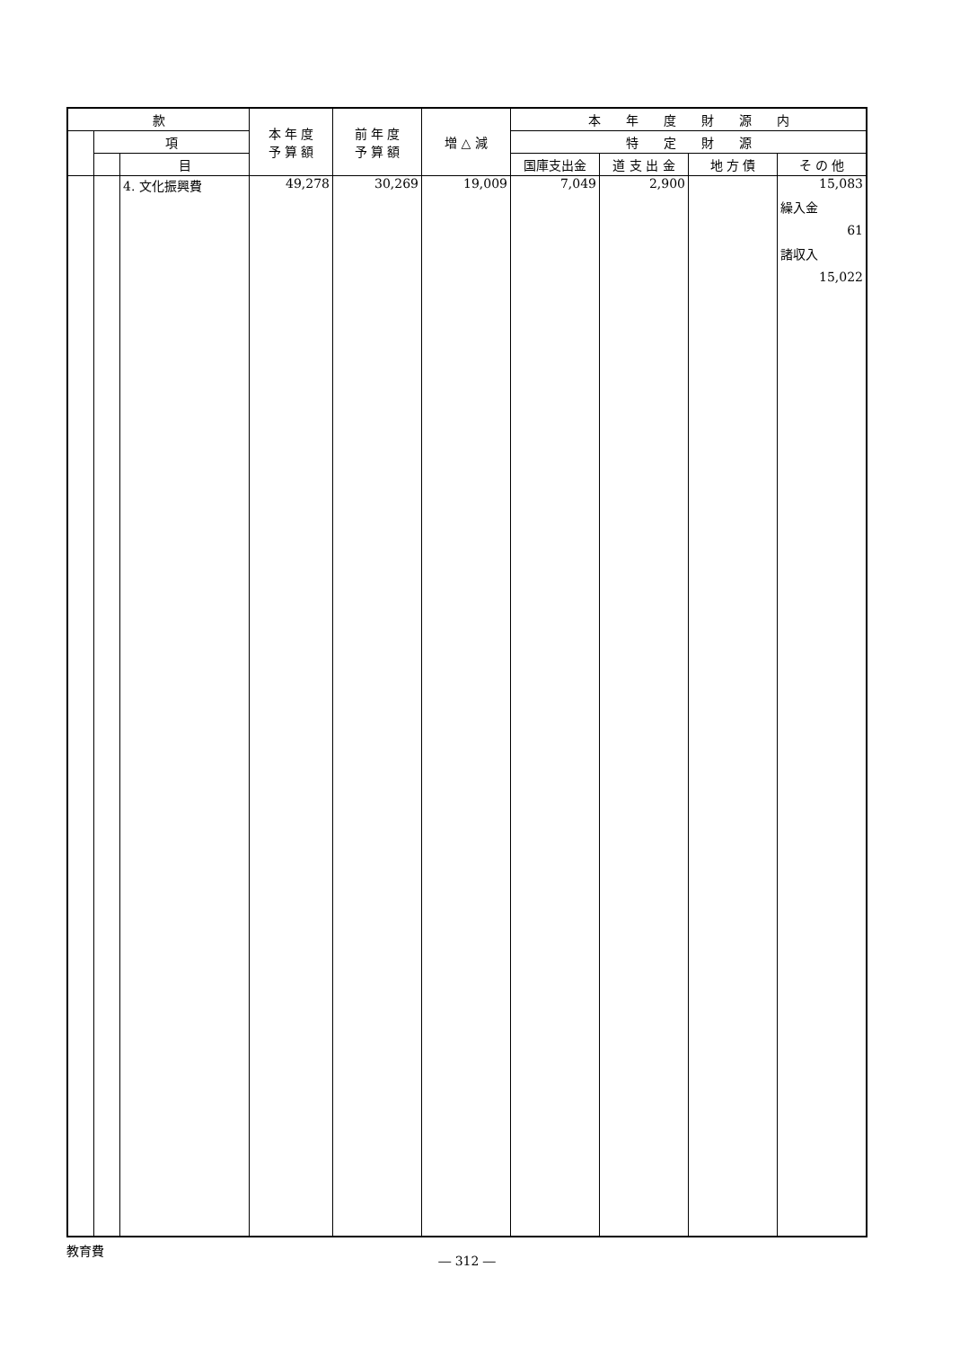| 款 | | | 本 年 度 予 算 額 | 前 年 度 予 算 額 | 増 △ 減 | 本 年 度 財 源 内 | | | |
| --- | --- | --- | --- | --- | --- | --- | --- | --- | --- |
| | 項 | | | | | 特 定 財 源 | | | |
| | | 目 | | | | 国庫支出金 | 道 支 出 金 | 地 方 債 | そ の 他 |
| | | 4. 文化振興費 | 49,278 | 30,269 | 19,009 | 7,049 | 2,900 | | 15,083 繰入金 61 諸収入 15,022 |
教育費
― 312 ―